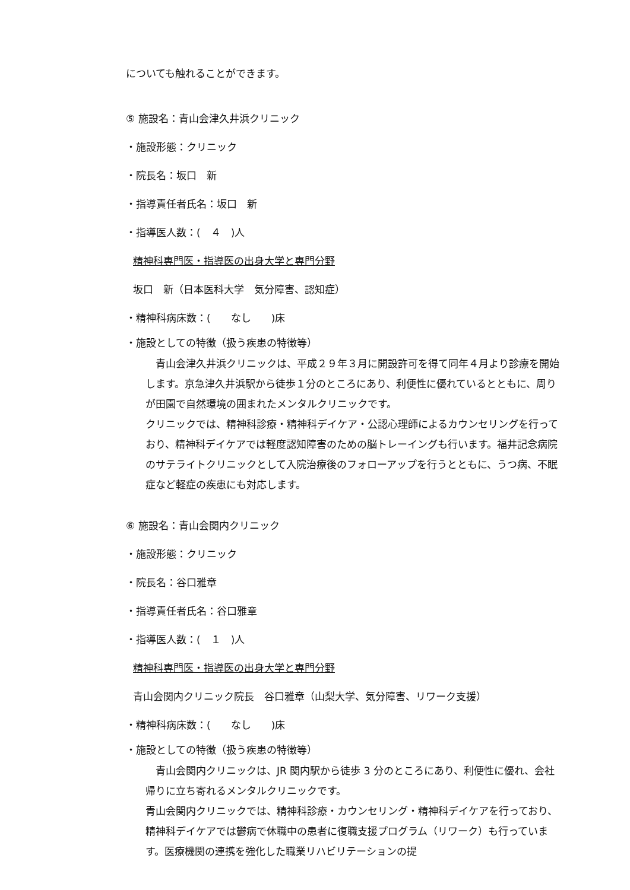についても触れることができます。
⑤ 施設名：青山会津久井浜クリニック
・施設形態：クリニック
・院長名：坂口　新
・指導責任者氏名：坂口　新
・指導医人数：(　４　)人
精神科専門医・指導医の出身大学と専門分野
坂口　新（日本医科大学　気分障害、認知症）
・精神科病床数：(　　なし　　)床
・施設としての特徴（扱う疾患の特徴等）
　青山会津久井浜クリニックは、平成２９年３月に開設許可を得て同年４月より診療を開始します。京急津久井浜駅から徒歩１分のところにあり、利便性に優れているとともに、周りが田園で自然環境の囲まれたメンタルクリニックです。
クリニックでは、精神科診療・精神科デイケア・公認心理師によるカウンセリングを行っており、精神科デイケアでは軽度認知障害のための脳トレーイングも行います。福井記念病院のサテライトクリニックとして入院治療後のフォローアップを行うとともに、うつ病、不眠症など軽症の疾患にも対応します。
⑥ 施設名：青山会関内クリニック
・施設形態：クリニック
・院長名：谷口雅章
・指導責任者氏名：谷口雅章
・指導医人数：(　１　)人
精神科専門医・指導医の出身大学と専門分野
青山会関内クリニック院長　谷口雅章（山梨大学、気分障害、リワーク支援）
・精神科病床数：(　　なし　　)床
・施設としての特徴（扱う疾患の特徴等）
　青山会関内クリニックは、JR 関内駅から徒歩 3 分のところにあり、利便性に優れ、会社帰りに立ち寄れるメンタルクリニックです。
青山会関内クリニックでは、精神科診療・カウンセリング・精神科デイケアを行っており、精神科デイケアでは鬱病で休職中の患者に復職支援プログラム（リワーク）も行っています。医療機関の連携を強化した職業リハビリテーションの提